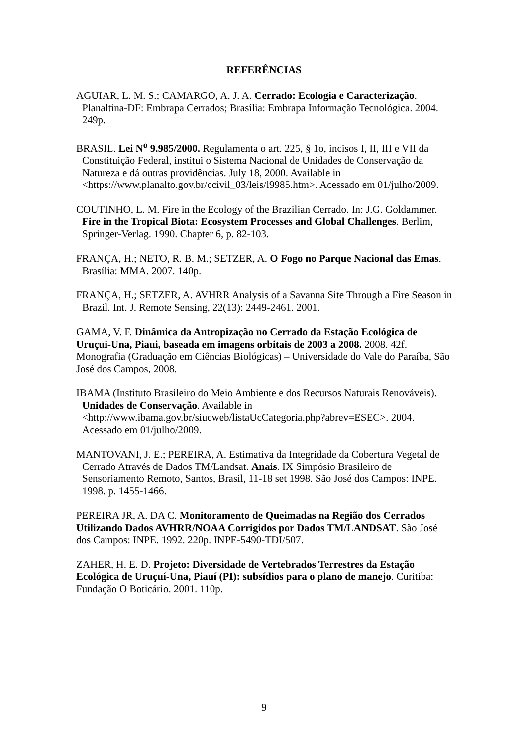REFERÊNCIAS
AGUIAR, L. M. S.; CAMARGO, A. J. A. Cerrado: Ecologia e Caracterização. Planaltina-DF: Embrapa Cerrados; Brasília: Embrapa Informação Tecnológica. 2004. 249p.
BRASIL. Lei N<sup>o</sup> 9.985/2000. Regulamenta o art. 225, § 1o, incisos I, II, III e VII da Constituição Federal, institui o Sistema Nacional de Unidades de Conservação da Natureza e dá outras providências. July 18, 2000. Available in <https://www.planalto.gov.br/ccivil_03/leis/l9985.htm>. Acessado em 01/julho/2009.
COUTINHO, L. M. Fire in the Ecology of the Brazilian Cerrado. In: J.G. Goldammer. Fire in the Tropical Biota: Ecosystem Processes and Global Challenges. Berlim, Springer-Verlag. 1990. Chapter 6, p. 82-103.
FRANÇA, H.; NETO, R. B. M.; SETZER, A. O Fogo no Parque Nacional das Emas. Brasília: MMA. 2007. 140p.
FRANÇA, H.; SETZER, A. AVHRR Analysis of a Savanna Site Through a Fire Season in Brazil. Int. J. Remote Sensing, 22(13): 2449-2461. 2001.
GAMA, V. F. Dinâmica da Antropização no Cerrado da Estação Ecológica de Uruçui-Una, Piaui, baseada em imagens orbitais de 2003 a 2008. 2008. 42f. Monografia (Graduação em Ciências Biológicas) – Universidade do Vale do Paraíba, São José dos Campos, 2008.
IBAMA (Instituto Brasileiro do Meio Ambiente e dos Recursos Naturais Renováveis). Unidades de Conservação. Available in <http://www.ibama.gov.br/siucweb/listaUcCategoria.php?abrev=ESEC>. 2004. Acessado em 01/julho/2009.
MANTOVANI, J. E.; PEREIRA, A. Estimativa da Integridade da Cobertura Vegetal de Cerrado Através de Dados TM/Landsat. Anais. IX Simpósio Brasileiro de Sensoriamento Remoto, Santos, Brasil, 11-18 set 1998. São José dos Campos: INPE. 1998. p. 1455-1466.
PEREIRA JR, A. DA C. Monitoramento de Queimadas na Região dos Cerrados Utilizando Dados AVHRR/NOAA Corrigidos por Dados TM/LANDSAT. São José dos Campos: INPE. 1992. 220p. INPE-5490-TDI/507.
ZAHER, H. E. D. Projeto: Diversidade de Vertebrados Terrestres da Estação Ecológica de Uruçuí-Una, Piauí (PI): subsídios para o plano de manejo. Curitiba: Fundação O Boticário. 2001. 110p.
9